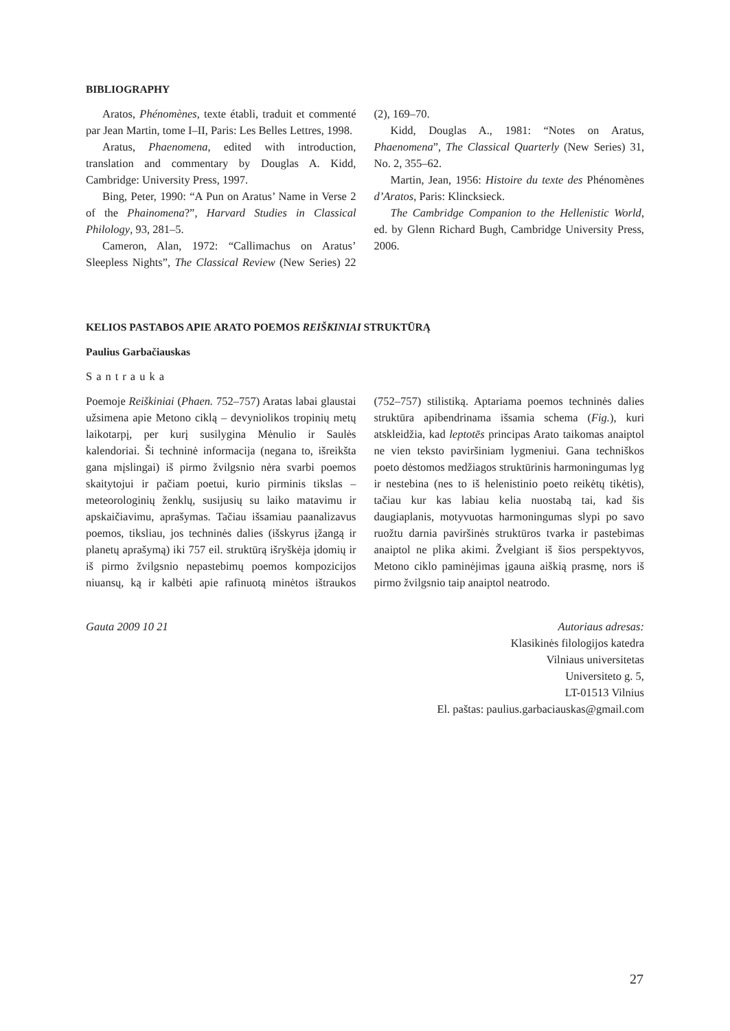BIBLIOGRAPHY
Aratos, Phénomènes, texte établi, traduit et commenté par Jean Martin, tome I–II, Paris: Les Belles Lettres, 1998.
Aratus, Phaenomena, edited with introduction, translation and commentary by Douglas A. Kidd, Cambridge: University Press, 1997.
Bing, Peter, 1990: “A Pun on Aratus’ Name in Verse 2 of the Phainomena?”, Harvard Studies in Classical Philology, 93, 281–5.
Cameron, Alan, 1972: “Callimachus on Aratus’ Sleepless Nights”, The Classical Review (New Series) 22 (2), 169–70.
Kidd, Douglas A., 1981: “Notes on Aratus, Phaenomena”, The Classical Quarterly (New Series) 31, No. 2, 355–62.
Martin, Jean, 1956: Histoire du texte des Phénomènes d’Aratos, Paris: Klincksieck.
The Cambridge Companion to the Hellenistic World, ed. by Glenn Richard Bugh, Cambridge University Press, 2006.
KELIOS PASTABOS APIE ARATO POEMOS REIŠKINIAI STRUKTŪRĄ
Paulius Garbačiauskas
Santrauka
Poemoje Reiškiniai (Phaen. 752–757) Aratas labai glaustai užsimena apie Metono ciklą – devyniolikos tropinių metų laikotarpį, per kurį susilygina Mėnulio ir Saulės kalendoriai. Ši techninė informacija (negana to, išreikšta gana mįslingai) iš pirmo žvilgsnio nėra svarbi poemos skaitytojui ir pačiam poetui, kurio pirminis tikslas – meteorologinių ženklų, susijusių su laiko matavimu ir apskaičiavimu, aprašymas. Tačiau išsamiau paanalizavus poemos, tiksliau, jos techninės dalies (išskyrus įžangą ir planetų aprašymą) iki 757 eil. struktūrą išryškėja įdomių ir iš pirmo žvilgsnio nepastebimų poemos kompozicijos niuansų, ką ir kalbėti apie rafinuotą minėtos ištraukos (752–757) stilistiką. Aptariama poemos techninės dalies struktūra apibendrinama išsamia schema (Fig.), kuri atskleidžia, kad leptotēs principas Arato taikomas anaiptol ne vien teksto paviršiniam lygmeniui. Gana techniškos poeto dėstomos medžiagos struktūrinis harmoningumas lyg ir nestebina (nes to iš helenistinio poeto reikėtų tikėtis), tačiau kur kas labiau kelia nuostabą tai, kad šis daugiaplanis, motyvuotas harmoningumas slypi po savo ruožtu darnia paviršinės struktūros tvarka ir pastebimas anaiptol ne plika akimi. Žvelgiant iš šios perspektyvos, Metono ciklo paminėjimas įgauna aiškią prasmę, nors iš pirmo žvilgsnio taip anaiptol neatrodo.
Gauta 2009 10 21 Autoriaus adresas:
Klasikinės filologijos katedra
Vilniaus universitetas
Universiteto g. 5,
LT-01513 Vilnius
El. paštas: paulius.garbaciauskas@gmail.com
27